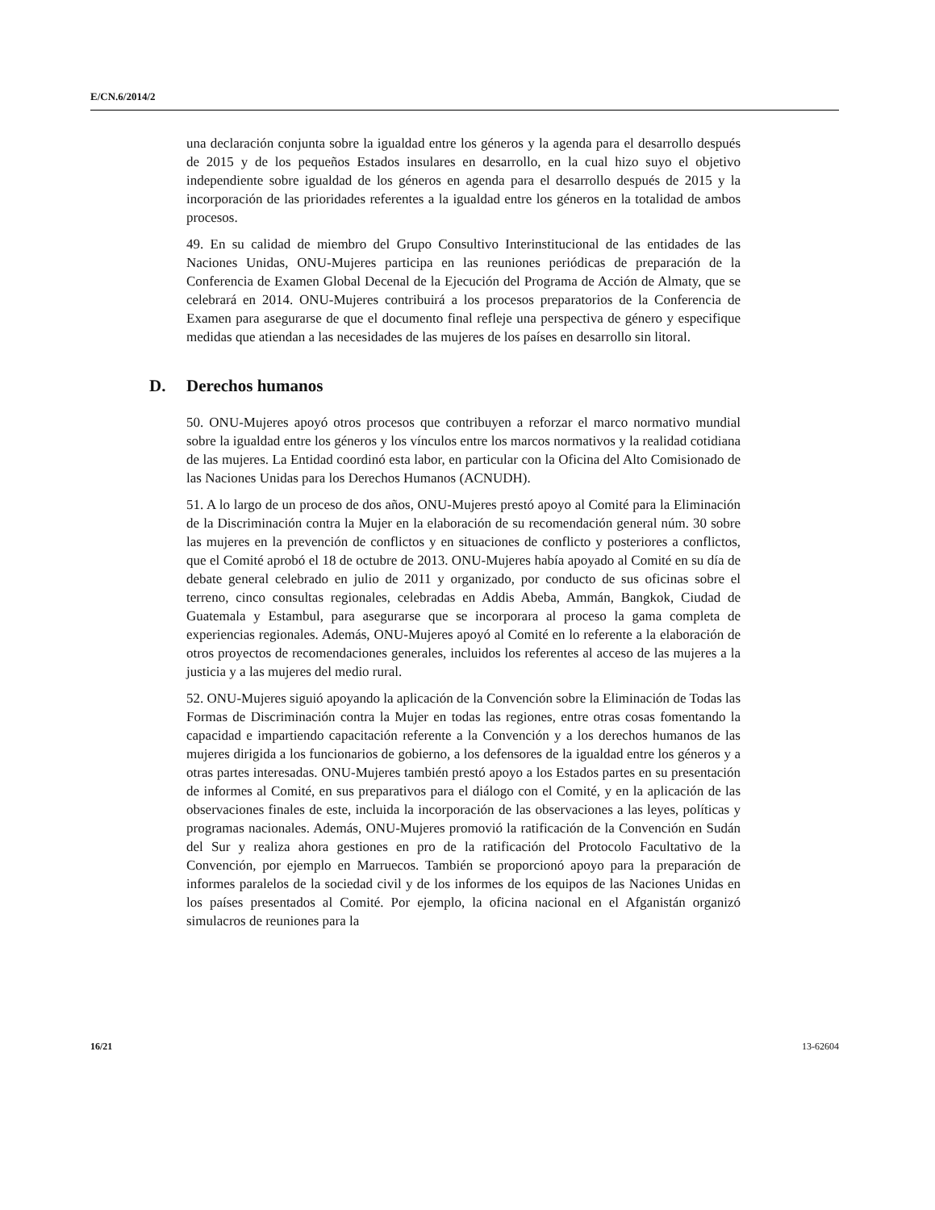E/CN.6/2014/2
una declaración conjunta sobre la igualdad entre los géneros y la agenda para el desarrollo después de 2015 y de los pequeños Estados insulares en desarrollo, en la cual hizo suyo el objetivo independiente sobre igualdad de los géneros en agenda para el desarrollo después de 2015 y la incorporación de las prioridades referentes a la igualdad entre los géneros en la totalidad de ambos procesos.
49. En su calidad de miembro del Grupo Consultivo Interinstitucional de las entidades de las Naciones Unidas, ONU-Mujeres participa en las reuniones periódicas de preparación de la Conferencia de Examen Global Decenal de la Ejecución del Programa de Acción de Almaty, que se celebrará en 2014. ONU-Mujeres contribuirá a los procesos preparatorios de la Conferencia de Examen para asegurarse de que el documento final refleje una perspectiva de género y especifique medidas que atiendan a las necesidades de las mujeres de los países en desarrollo sin litoral.
D. Derechos humanos
50. ONU-Mujeres apoyó otros procesos que contribuyen a reforzar el marco normativo mundial sobre la igualdad entre los géneros y los vínculos entre los marcos normativos y la realidad cotidiana de las mujeres. La Entidad coordinó esta labor, en particular con la Oficina del Alto Comisionado de las Naciones Unidas para los Derechos Humanos (ACNUDH).
51. A lo largo de un proceso de dos años, ONU-Mujeres prestó apoyo al Comité para la Eliminación de la Discriminación contra la Mujer en la elaboración de su recomendación general núm. 30 sobre las mujeres en la prevención de conflictos y en situaciones de conflicto y posteriores a conflictos, que el Comité aprobó el 18 de octubre de 2013. ONU-Mujeres había apoyado al Comité en su día de debate general celebrado en julio de 2011 y organizado, por conducto de sus oficinas sobre el terreno, cinco consultas regionales, celebradas en Addis Abeba, Ammán, Bangkok, Ciudad de Guatemala y Estambul, para asegurarse que se incorporara al proceso la gama completa de experiencias regionales. Además, ONU-Mujeres apoyó al Comité en lo referente a la elaboración de otros proyectos de recomendaciones generales, incluidos los referentes al acceso de las mujeres a la justicia y a las mujeres del medio rural.
52. ONU-Mujeres siguió apoyando la aplicación de la Convención sobre la Eliminación de Todas las Formas de Discriminación contra la Mujer en todas las regiones, entre otras cosas fomentando la capacidad e impartiendo capacitación referente a la Convención y a los derechos humanos de las mujeres dirigida a los funcionarios de gobierno, a los defensores de la igualdad entre los géneros y a otras partes interesadas. ONU-Mujeres también prestó apoyo a los Estados partes en su presentación de informes al Comité, en sus preparativos para el diálogo con el Comité, y en la aplicación de las observaciones finales de este, incluida la incorporación de las observaciones a las leyes, políticas y programas nacionales. Además, ONU-Mujeres promovió la ratificación de la Convención en Sudán del Sur y realiza ahora gestiones en pro de la ratificación del Protocolo Facultativo de la Convención, por ejemplo en Marruecos. También se proporcionó apoyo para la preparación de informes paralelos de la sociedad civil y de los informes de los equipos de las Naciones Unidas en los países presentados al Comité. Por ejemplo, la oficina nacional en el Afganistán organizó simulacros de reuniones para la
16/21 13-62604